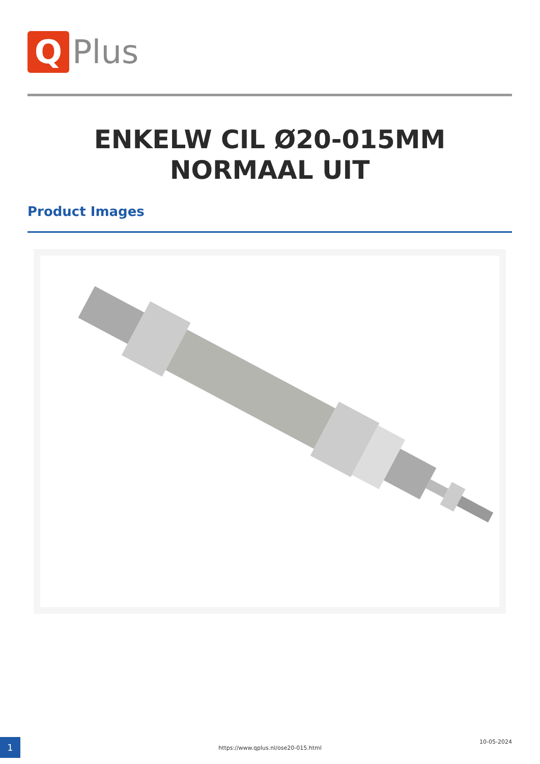Q
Plus
ENKELW CIL Ø20-015MM
NORMAAL UIT
Product Images
1
https://www.qplus.nl/ose20-015.html
10-05-2024